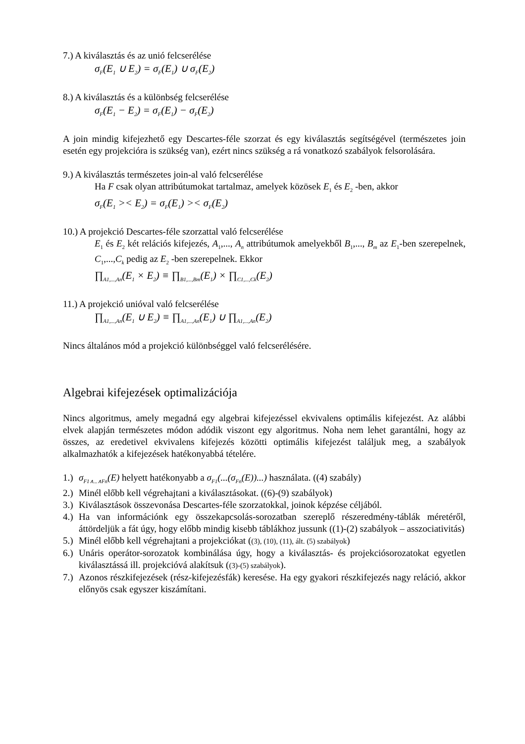7.) A kiválasztás és az unió felcserélése
σ<sub>F</sub>(E<sub>1</sub> ∪ E<sub>2</sub>) = σ<sub>F</sub>(E<sub>1</sub>) ∪ σ<sub>F</sub>(E<sub>2</sub>)
8.) A kiválasztás és a különbség felcserélése
σ<sub>F</sub>(E<sub>1</sub> − E<sub>2</sub>) = σ<sub>F</sub>(E<sub>1</sub>) − σ<sub>F</sub>(E<sub>2</sub>)
A join mindig kifejezhető egy Descartes-féle szorzat és egy kiválasztás segítségével (természetes join esetén egy projekcióra is szükség van), ezért nincs szükség a rá vonatkozó szabályok felsorolására.
9.) A kiválasztás természetes join-al való felcserélése
Ha F csak olyan attribútumokat tartalmaz, amelyek közösek E<sub>1</sub> és E<sub>2</sub> -ben, akkor
σ<sub>F</sub>(E<sub>1</sub> >< E<sub>2</sub>) = σ<sub>F</sub>(E<sub>1</sub>) >< σ<sub>F</sub>(E<sub>2</sub>)
10.) A projekció Descartes-féle szorzattal való felcserélése
E<sub>1</sub> és E<sub>2</sub> két relációs kifejezés, A<sub>1</sub>,..., A<sub>n</sub> attribútumok amelyekből B<sub>1</sub>,..., B<sub>m</sub> az E<sub>1</sub>-ben szerepelnek, C<sub>1</sub>,...,C<sub>k</sub> pedig az E<sub>2</sub> -ben szerepelnek. Ekkor
∏<sub>A1,...,An</sub>(E<sub>1</sub> × E<sub>2</sub>) ≡ ∏<sub>B1,...,Bm</sub>(E<sub>1</sub>) × ∏<sub>C1,...,Ck</sub>(E<sub>2</sub>)
11.) A projekció unióval való felcserélése
∏<sub>A1,...,An</sub>(E<sub>1</sub> ∪ E<sub>2</sub>) ≡ ∏<sub>A1,...,An</sub>(E<sub>1</sub>) ∪ ∏<sub>A1,...,An</sub>(E<sub>2</sub>)
Nincs általános mód a projekció különbséggel való felcserélésére.
Algebrai kifejezések optimalizációja
Nincs algoritmus, amely megadná egy algebrai kifejezéssel ekvivalens optimális kifejezést. Az alábbi elvek alapján természetes módon adódik viszont egy algoritmus. Noha nem lehet garantálni, hogy az összes, az eredetivel ekvivalens kifejezés közötti optimális kifejezést találjuk meg, a szabályok alkalmazhatók a kifejezések hatékonyabbá tételére.
1.) σ<sub>F1∧...∧Fn</sub>(E) helyett hatékonyabb a σ<sub>F1</sub>(...(σ<sub>Fn</sub>(E))...) használata. ((4) szabály)
2.) Minél előbb kell végrehajtani a kiválasztásokat. ((6)-(9) szabályok)
3.) Kiválasztások összevonása Descartes-féle szorzatokkal, joinok képzése céljából.
4.) Ha van információnk egy összekapcsolás-sorozatban szereplő részeredmény-táblák méretéről, áttördeljük a fát úgy, hogy előbb mindig kisebb táblákhoz jussunk ((1)-(2) szabályok – asszociativitás)
5.) Minél előbb kell végrehajtani a projekciókat ((3), (10), (11), ált. (5) szabályok)
6.) Unáris operátor-sorozatok kombinálása úgy, hogy a kiválasztás- és projekciósorozatokat egyetlen kiválasztássá ill. projekcióvá alakítsuk ((3)-(5) szabályok).
7.) Azonos részkifejezések (rész-kifejezésfák) keresése. Ha egy gyakori részkifejezés nagy reláció, akkor előnyös csak egyszer kiszámítani.